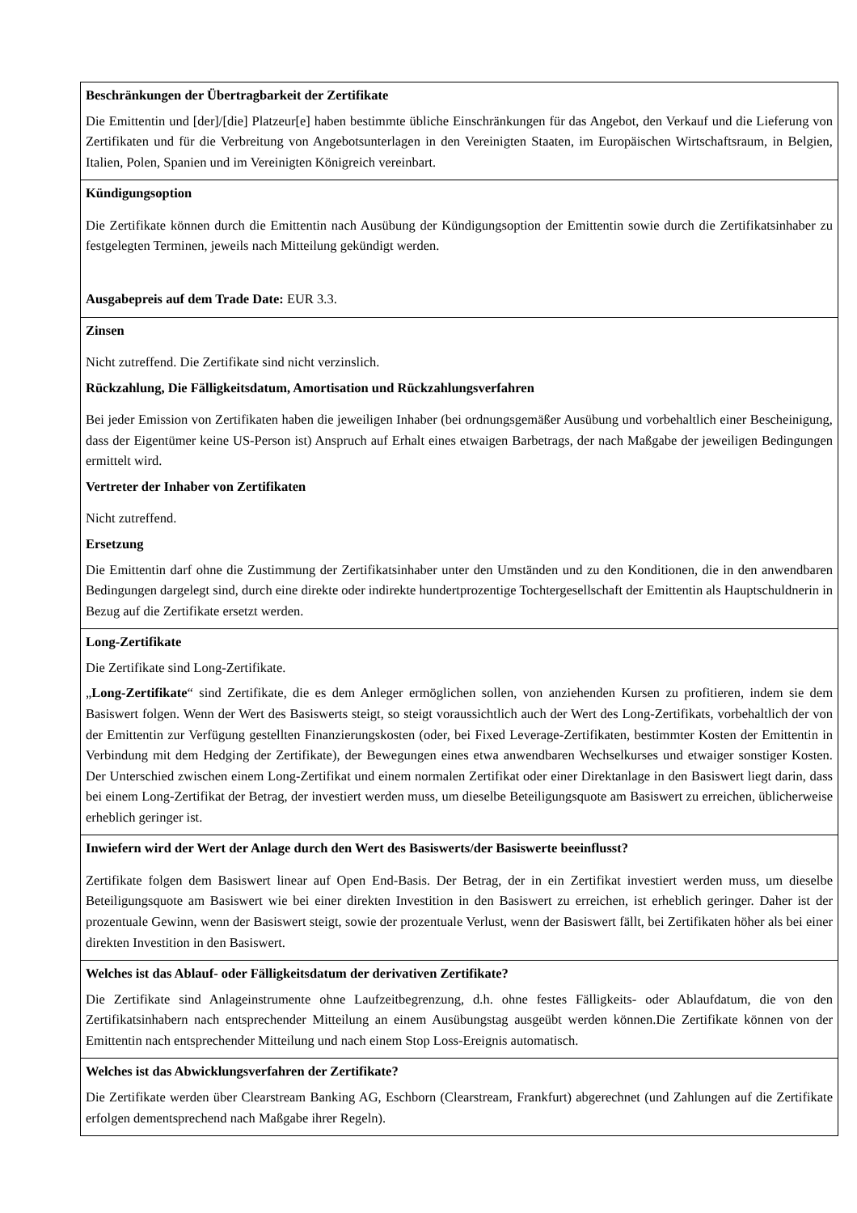| Beschränkungen der Übertragbarkeit der Zertifikate Die Emittentin und [der]/[die] Platzeur[e] haben bestimmte übliche Einschränkungen für das Angebot, den Verkauf und die Lieferung von Zertifikaten und für die Verbreitung von Angebotsunterlagen in den Vereinigten Staaten, im Europäischen Wirtschaftsraum, in Belgien, Italien, Polen, Spanien und im Vereinigten Königreich vereinbart. |
| Kündigungsoption Die Zertifikate können durch die Emittentin nach Ausübung der Kündigungsoption der Emittentin sowie durch die Zertifikatsinhaber zu festgelegten Terminen, jeweils nach Mitteilung gekündigt werden. Ausgabepreis auf dem Trade Date: EUR 3.3. |
| Zinsen Nicht zutreffend. Die Zertifikate sind nicht verzinslich. Rückzahlung, Die Fälligkeitsdatum, Amortisation und Rückzahlungsverfahren Bei jeder Emission von Zertifikaten haben die jeweiligen Inhaber (bei ordnungsgemäßer Ausübung und vorbehaltlich einer Bescheinigung, dass der Eigentümer keine US-Person ist) Anspruch auf Erhalt eines etwaigen Barbetrags, der nach Maßgabe der jeweiligen Bedingungen ermittelt wird. Vertreter der Inhaber von Zertifikaten Nicht zutreffend. Ersetzung Die Emittentin darf ohne die Zustimmung der Zertifikatsinhaber unter den Umständen und zu den Konditionen, die in den anwendbaren Bedingungen dargelegt sind, durch eine direkte oder indirekte hundertprozentige Tochtergesellschaft der Emittentin als Hauptschuldnerin in Bezug auf die Zertifikate ersetzt werden. |
| Long-Zertifikate Die Zertifikate sind Long-Zertifikate. „ Long-Zertifikate “ sind Zertifikate, die es dem Anleger ermöglichen sollen, von anziehenden Kursen zu profitieren, indem sie dem Basiswert folgen. Wenn der Wert des Basiswerts steigt, so steigt voraussichtlich auch der Wert des Long-Zertifikats, vorbehaltlich der von der Emittentin zur Verfügung gestellten Finanzierungskosten (oder, bei Fixed Leverage-Zertifikaten, bestimmter Kosten der Emittentin in Verbindung mit dem Hedging der Zertifikate), der Bewegungen eines etwa anwendbaren Wechselkurses und etwaiger sonstiger Kosten. Der Unterschied zwischen einem Long-Zertifikat und einem normalen Zertifikat oder einer Direktanlage in den Basiswert liegt darin, dass bei einem Long-Zertifikat der Betrag, der investiert werden muss, um dieselbe Beteiligungsquote am Basiswert zu erreichen, üblicherweise erheblich geringer ist. |
| Inwiefern wird der Wert der Anlage durch den Wert des Basiswerts/der Basiswerte beeinflusst? Zertifikate folgen dem Basiswert linear auf Open End-Basis. Der Betrag, der in ein Zertifikat investiert werden muss, um dieselbe Beteiligungsquote am Basiswert wie bei einer direkten Investition in den Basiswert zu erreichen, ist erheblich geringer. Daher ist der prozentuale Gewinn, wenn der Basiswert steigt, sowie der prozentuale Verlust, wenn der Basiswert fällt, bei Zertifikaten höher als bei einer direkten Investition in den Basiswert. |
| Welches ist das Ablauf- oder Fälligkeitsdatum der derivativen Zertifikate? Die Zertifikate sind Anlageinstrumente ohne Laufzeitbegrenzung, d.h. ohne festes Fälligkeits- oder Ablaufdatum, die von den Zertifikatsinhabern nach entsprechender Mitteilung an einem Ausübungstag ausgeübt werden können.Die Zertifikate können von der Emittentin nach entsprechender Mitteilung und nach einem Stop Loss-Ereignis automatisch. |
| Welches ist das Abwicklungsverfahren der Zertifikate? Die Zertifikate werden über Clearstream Banking AG, Eschborn (Clearstream, Frankfurt) abgerechnet (und Zahlungen auf die Zertifikate erfolgen dementsprechend nach Maßgabe ihrer Regeln). |